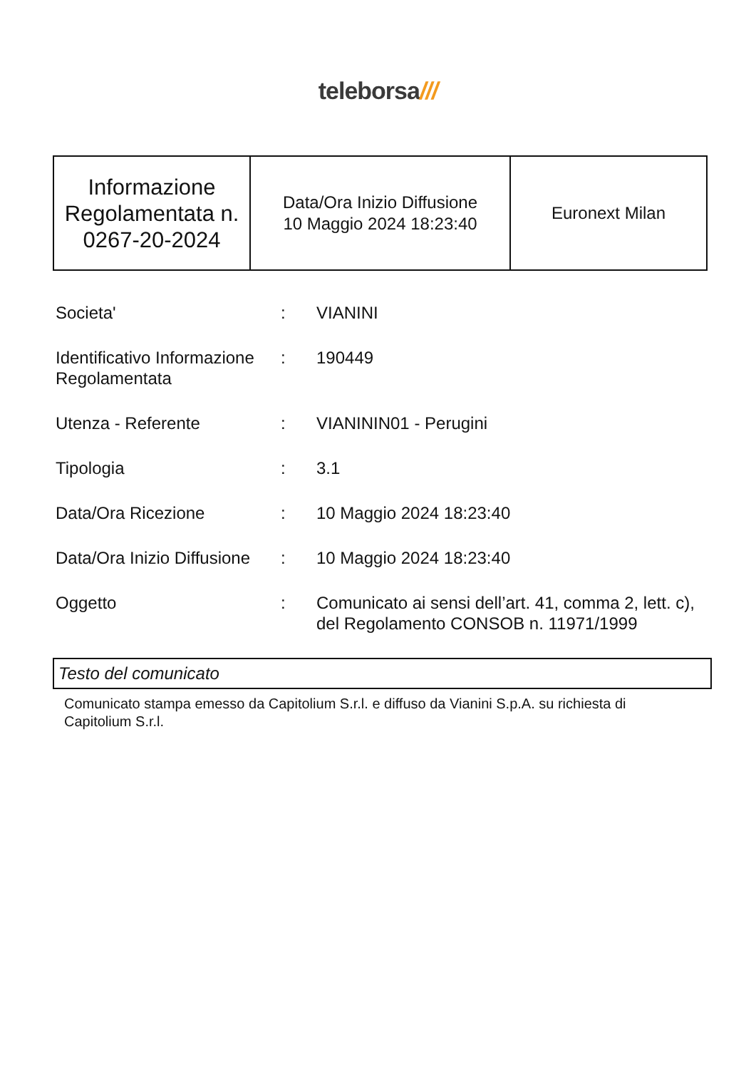teleborsa///
| Informazione Regolamentata n. 0267-20-2024 | Data/Ora Inizio Diffusione 10 Maggio 2024 18:23:40 | Euronext Milan |
| Societa' | : | VIANINI |
| Identificativo Informazione Regolamentata | : | 190449 |
| Utenza - Referente | : | VIANININ01 - Perugini |
| Tipologia | : | 3.1 |
| Data/Ora Ricezione | : | 10 Maggio 2024 18:23:40 |
| Data/Ora Inizio Diffusione | : | 10 Maggio 2024 18:23:40 |
| Oggetto | : | Comunicato ai sensi dell’art. 41, comma 2, lett. c), del Regolamento CONSOB n. 11971/1999 |
Testo del comunicato
Comunicato stampa emesso da Capitolium S.r.l. e diffuso da Vianini S.p.A. su richiesta di Capitolium S.r.l.